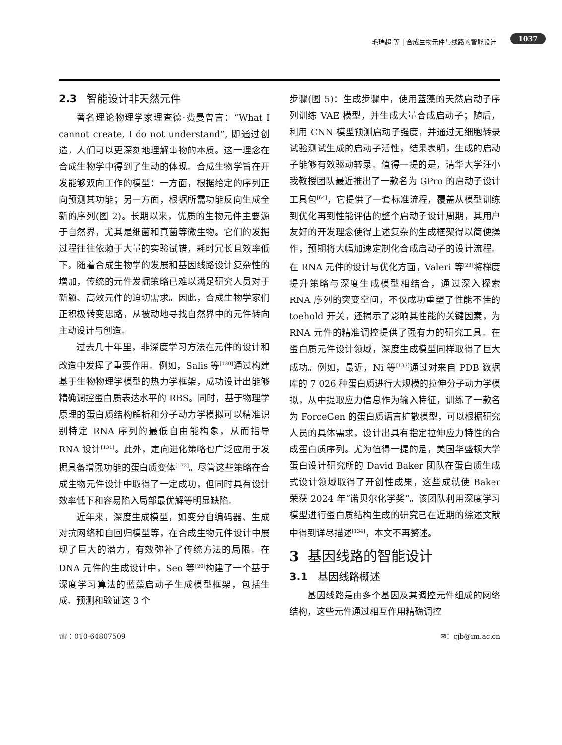毛瑞超 等 | 合成生物元件与线路的智能设计 1037
2.3 智能设计非天然元件
著名理论物理学家理查德·费曼曾言：“What I cannot create, I do not understand”, 即通过创造，人们可以更深刻地理解事物的本质。这一理念在合成生物学中得到了生动的体现。合成生物学旨在开发能够双向工作的模型：一方面，根据给定的序列正向预测其功能；另一方面，根据所需功能反向生成全新的序列(图 2)。长期以来，优质的生物元件主要源于自然界，尤其是细菌和真菌等微生物。它们的发掘过程往往依赖于大量的实验试错，耗时冗长且效率低下。随着合成生物学的发展和基因线路设计复杂性的增加，传统的元件发掘策略已难以满足研究人员对于新颖、高效元件的迫切需求。因此，合成生物学家们正积极转变思路，从被动地寻找自然界中的元件转向主动设计与创造。
过去几十年里，非深度学习方法在元件的设计和改造中发挥了重要作用。例如，Salis 等<sup>[130]</sup>通过构建基于生物物理学模型的热力学框架，成功设计出能够精确调控蛋白质表达水平的 RBS。同时，基于物理学原理的蛋白质结构解析和分子动力学模拟可以精准识别特定 RNA 序列的最低自由能构象，从而指导 RNA 设计<sup>[131]</sup>。此外，定向进化策略也广泛应用于发掘具备增强功能的蛋白质变体<sup>[132]</sup>。尽管这些策略在合成生物元件设计中取得了一定成功，但同时具有设计效率低下和容易陷入局部最优解等明显缺陷。
近年来，深度生成模型，如变分自编码器、生成对抗网络和自回归模型等，在合成生物元件设计中展现了巨大的潜力，有效弥补了传统方法的局限。在 DNA 元件的生成设计中，Seo 等<sup>[20]</sup>构建了一个基于深度学习算法的蓝藻启动子生成模型框架，包括生成、预测和验证这 3 个
步骤(图 5)：生成步骤中，使用蓝藻的天然启动子序列训练 VAE 模型，并生成大量合成启动子；随后，利用 CNN 模型预测启动子强度，并通过无细胞转录试验测试生成的启动子活性，结果表明，生成的启动子能够有效驱动转录。值得一提的是，清华大学汪小我教授团队最近推出了一款名为 GPro 的启动子设计工具包<sup>[64]</sup>，它提供了一套标准流程，覆盖从模型训练到优化再到性能评估的整个启动子设计周期，其用户友好的开发理念使得上述复杂的生成框架得以简便操作，预期将大幅加速定制化合成启动子的设计流程。在 RNA 元件的设计与优化方面，Valeri 等<sup>[23]</sup>将梯度提升策略与深度生成模型相结合，通过深入探索 RNA 序列的突变空间，不仅成功重塑了性能不佳的 toehold 开关，还揭示了影响其性能的关键因素，为 RNA 元件的精准调控提供了强有力的研究工具。在蛋白质元件设计领域，深度生成模型同样取得了巨大成功。例如，最近，Ni 等<sup>[133]</sup>通过对来自 PDB 数据库的 7 026 种蛋白质进行大规模的拉伸分子动力学模拟，从中提取应力信息作为输入特征，训练了一款名为 ForceGen 的蛋白质语言扩散模型，可以根据研究人员的具体需求，设计出具有指定拉伸应力特性的合成蛋白质序列。尤为值得一提的是，美国华盛顿大学蛋白设计研究所的 David Baker 团队在蛋白质生成式设计领域取得了开创性成果，这些成就使 Baker 荣获 2024 年“诺贝尔化学奖”。该团队利用深度学习模型进行蛋白质结构生成的研究已在近期的综述文献中得到详尽描述<sup>[134]</sup>，本文不再赘述。
3 基因线路的智能设计
3.1 基因线路概述
基因线路是由多个基因及其调控元件组成的网络结构，这些元件通过相互作用精确调控
☏：010-64807509 ✉：cjb@im.ac.cn